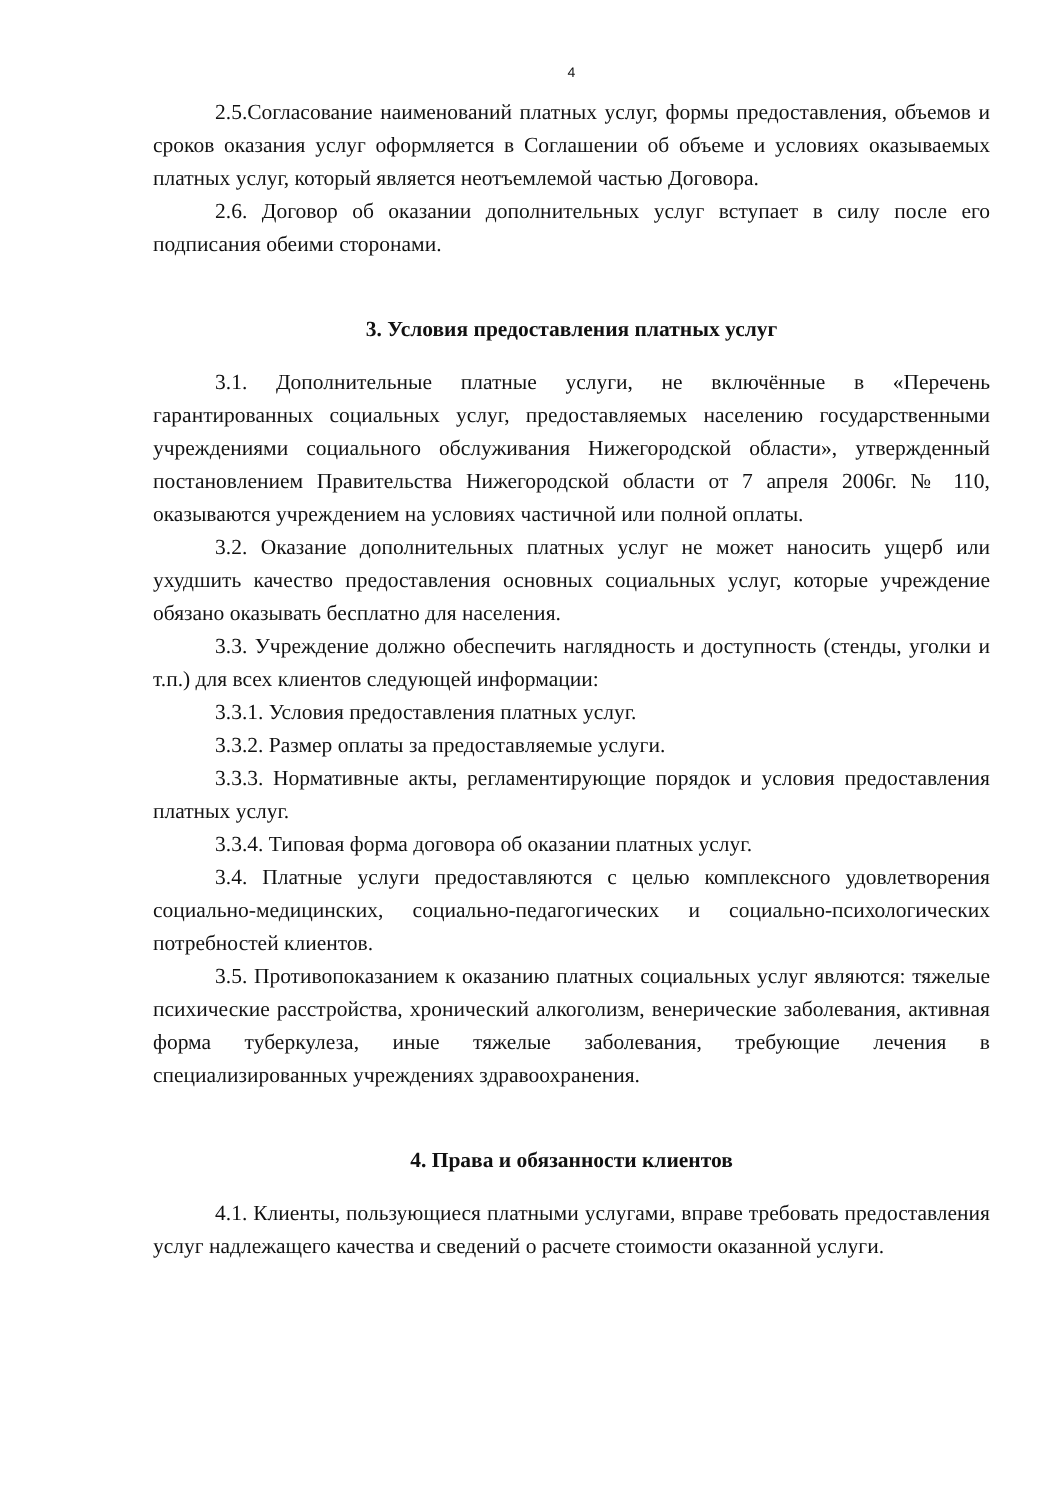4
2.5.Согласование наименований платных услуг, формы предоставления, объемов и сроков оказания услуг оформляется в Соглашении об объеме и условиях оказываемых платных услуг, который является неотъемлемой частью Договора.
2.6. Договор об оказании дополнительных услуг вступает в силу после его подписания обеими сторонами.
3. Условия предоставления платных услуг
3.1. Дополнительные платные услуги, не включённые в «Перечень гарантированных социальных услуг, предоставляемых населению государственными учреждениями социального обслуживания Нижегородской области», утвержденный постановлением Правительства Нижегородской области от 7 апреля 2006г. № 110, оказываются учреждением на условиях частичной или полной оплаты.
3.2. Оказание дополнительных платных услуг не может наносить ущерб или ухудшить качество предоставления основных социальных услуг, которые учреждение обязано оказывать бесплатно для населения.
3.3. Учреждение должно обеспечить наглядность и доступность (стенды, уголки и т.п.) для всех клиентов следующей информации:
3.3.1. Условия предоставления платных услуг.
3.3.2. Размер оплаты за предоставляемые услуги.
3.3.3. Нормативные акты, регламентирующие порядок и условия предоставления платных услуг.
3.3.4. Типовая форма договора об оказании платных услуг.
3.4. Платные услуги предоставляются с целью комплексного удовлетворения социально-медицинских, социально-педагогических и социально-психологических потребностей клиентов.
3.5. Противопоказанием к оказанию платных социальных услуг являются: тяжелые психические расстройства, хронический алкоголизм, венерические заболевания, активная форма туберкулеза, иные тяжелые заболевания, требующие лечения в специализированных учреждениях здравоохранения.
4. Права и обязанности клиентов
4.1. Клиенты, пользующиеся платными услугами, вправе требовать предоставления услуг надлежащего качества и сведений о расчете стоимости оказанной услуги.